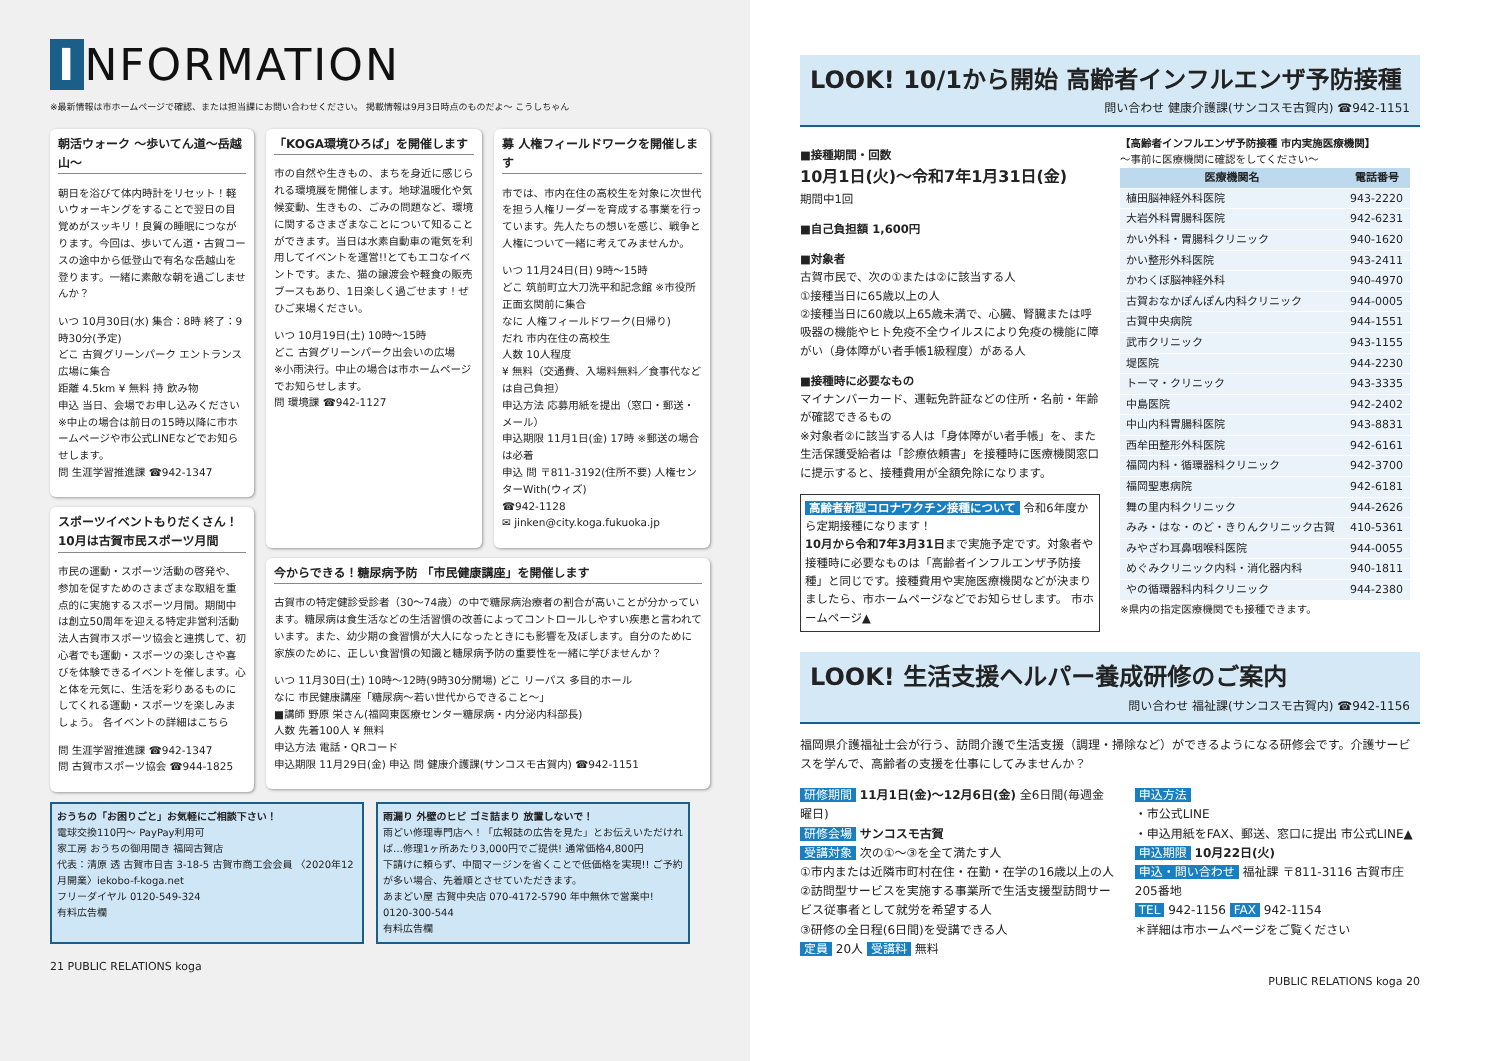I NFORMATION
※最新情報は市ホームページで確認、または担当課にお問い合わせください。 掲載情報は9月3日時点のものだよ～ こうしちゃん
朝活ウォーク ～歩いてん道～岳越山～
朝日を浴びて体内時計をリセット！軽いウォーキングをすることで翌日の目覚めがスッキリ！良質の睡眠につながります。今回は、歩いてん道・古賀コースの途中から低登山で有名な岳越山を登ります。一緒に素敵な朝を過ごしませんか？
いつ 10月30日(水) 集合：8時 終了：9時30分(予定)
どこ 古賀グリーンパーク エントランス広場に集合
距離 4.5km ¥ 無料 持 飲み物
申込 当日、会場でお申し込みください
※中止の場合は前日の15時以降に市ホームページや市公式LINEなどでお知らせします。
問 生涯学習推進課 ☎942-1347
スポーツイベントもりだくさん！ 10月は古賀市民スポーツ月間
市民の運動・スポーツ活動の啓発や、参加を促すためのさまざまな取組を重点的に実施するスポーツ月間。期間中は創立50周年を迎える特定非営利活動法人古賀市スポーツ協会と連携して、初心者でも運動・スポーツの楽しさや喜びを体験できるイベントを催します。心と体を元気に、生活を彩りあるものにしてくれる運動・スポーツを楽しみましょう。 各イベントの詳細はこちら
問 生涯学習推進課 ☎942-1347
問 古賀市スポーツ協会 ☎944-1825
「KOGA環境ひろば」を開催します
市の自然や生きもの、まちを身近に感じられる環境展を開催します。地球温暖化や気候変動、生きもの、ごみの問題など、環境に関するさまざまなことについて知ることができます。当日は水素自動車の電気を利用してイベントを運営!!とてもエコなイベントです。また、猫の譲渡会や軽食の販売ブースもあり、1日楽しく過ごせます！ぜひご来場ください。
いつ 10月19日(土) 10時～15時
どこ 古賀グリーンパーク出会いの広場
※小雨決行。中止の場合は市ホームページでお知らせします。
問 環境課 ☎942-1127
募 人権フィールドワークを開催します
市では、市内在住の高校生を対象に次世代を担う人権リーダーを育成する事業を行っています。先人たちの想いを感じ、戦争と人権について一緒に考えてみませんか。
いつ 11月24日(日) 9時～15時
どこ 筑前町立大刀洗平和記念館 ※市役所正面玄関前に集合
なに 人権フィールドワーク(日帰り)
だれ 市内在住の高校生
人数 10人程度
¥ 無料（交通費、入場料無料／食事代などは自己負担）
申込方法 応募用紙を提出（窓口・郵送・メール）
申込期限 11月1日(金) 17時 ※郵送の場合は必着
申込 問 〒811-3192(住所不要) 人権センターWith(ウィズ)
☎942-1128
✉ jinken@city.koga.fukuoka.jp
今からできる！糖尿病予防 「市民健康講座」を開催します
古賀市の特定健診受診者（30～74歳）の中で糖尿病治療者の割合が高いことが分かっています。糖尿病は食生活などの生活習慣の改善によってコントロールしやすい疾患と言われています。また、幼少期の食習慣が大人になったときにも影響を及ぼします。自分のために家族のために、正しい食習慣の知識と糖尿病予防の重要性を一緒に学びませんか？
いつ 11月30日(土) 10時～12時(9時30分開場) どこ リーパス 多目的ホール
なに 市民健康講座「糖尿病～若い世代からできること～」
■講師 野原 栄さん(福岡東医療センター糖尿病・内分泌内科部長)
人数 先着100人 ¥ 無料
申込方法 電話・QRコード
申込期限 11月29日(金) 申込 問 健康介護課(サンコスモ古賀内) ☎942-1151
おうちの「お困りごと」お気軽にご相談下さい！
電球交換110円～ PayPay利用可
家工房 おうちの御用聞き 福岡古賀店
代表：清原 透 古賀市日吉 3-18-5 古賀市商工会会員 〈2020年12月開業〉iekobo-f-koga.net
フリーダイヤル 0120-549-324
有料広告欄
雨漏り 外壁のヒビ ゴミ詰まり 放置しないで！
雨どい修理専門店へ！「広報誌の広告を見た」とお伝えいただければ…修理1ヶ所あたり3,000円でご提供! 通常価格4,800円
下請けに頼らず、中間マージンを省くことで低価格を実現!! ご予約が多い場合、先着順とさせていただきます。
あまどい屋 古賀中央店 070-4172-5790 年中無休で営業中! 0120-300-544
有料広告欄
21 PUBLIC RELATIONS koga
LOOK! 10/1から開始 高齢者インフルエンザ予防接種
問い合わせ 健康介護課(サンコスモ古賀内) ☎942-1151
■接種期間・回数
10月1日(火)～令和7年1月31日(金)
期間中1回
■自己負担額 1,600円
■対象者
古賀市民で、次の①または②に該当する人
①接種当日に65歳以上の人
②接種当日に60歳以上65歳未満で、心臓、腎臓または呼吸器の機能やヒト免疫不全ウイルスにより免疫の機能に障がい（身体障がい者手帳1級程度）がある人
■接種時に必要なもの
マイナンバーカード、運転免許証などの住所・名前・年齢が確認できるもの
※対象者②に該当する人は「身体障がい者手帳」を、また生活保護受給者は「診療依頼書」を接種時に医療機関窓口に提示すると、接種費用が全額免除になります。
高齢者新型コロナワクチン接種について 令和6年度から定期接種になります！
10月から令和7年3月31日まで実施予定です。対象者や接種時に必要なものは「高齢者インフルエンザ予防接種」と同じです。接種費用や実施医療機関などが決まりましたら、市ホームページなどでお知らせします。 市ホームページ▲
【高齢者インフルエンザ予防接種 市内実施医療機関】
～事前に医療機関に確認をしてください～
| 医療機関名 | 電話番号 |
| --- | --- |
| 植田脳神経外科医院 | 943-2220 |
| 大岩外科胃腸科医院 | 942-6231 |
| かい外科・胃腸科クリニック | 940-1620 |
| かい整形外科医院 | 943-2411 |
| かわくぼ脳神経外科 | 940-4970 |
| 古賀おなかぽんぽん内科クリニック | 944-0005 |
| 古賀中央病院 | 944-1551 |
| 武市クリニック | 943-1155 |
| 堤医院 | 944-2230 |
| トーマ・クリニック | 943-3335 |
| 中島医院 | 942-2402 |
| 中山内科胃腸科医院 | 943-8831 |
| 西牟田整形外科医院 | 942-6161 |
| 福岡内科・循環器科クリニック | 942-3700 |
| 福岡聖恵病院 | 942-6181 |
| 舞の里内科クリニック | 944-2626 |
| みみ・はな・のど・きりんクリニック古賀 | 410-5361 |
| みやざわ耳鼻咽喉科医院 | 944-0055 |
| めぐみクリニック内科・消化器内科 | 940-1811 |
| やの循環器科内科クリニック | 944-2380 |
※県内の指定医療機関でも接種できます。
LOOK! 生活支援ヘルパー養成研修のご案内
問い合わせ 福祉課(サンコスモ古賀内) ☎942-1156
福岡県介護福祉士会が行う、訪問介護で生活支援（調理・掃除など）ができるようになる研修会です。介護サービスを学んで、高齢者の支援を仕事にしてみませんか？
研修期間 11月1日(金)～12月6日(金) 全6日間(毎週金曜日)
研修会場 サンコスモ古賀
受講対象 次の①～③を全て満たす人
①市内または近隣市町村在住・在勤・在学の16歳以上の人
②訪問型サービスを実施する事業所で生活支援型訪問サービス従事者として就労を希望する人
③研修の全日程(6日間)を受講できる人
定員 20人 受講料 無料
申込方法
・市公式LINE
・申込用紙をFAX、郵送、窓口に提出 市公式LINE▲
申込期限 10月22日(火)
申込・問い合わせ 福祉課 〒811-3116 古賀市庄205番地
TEL 942-1156 FAX 942-1154
＊詳細は市ホームページをご覧ください
PUBLIC RELATIONS koga 20